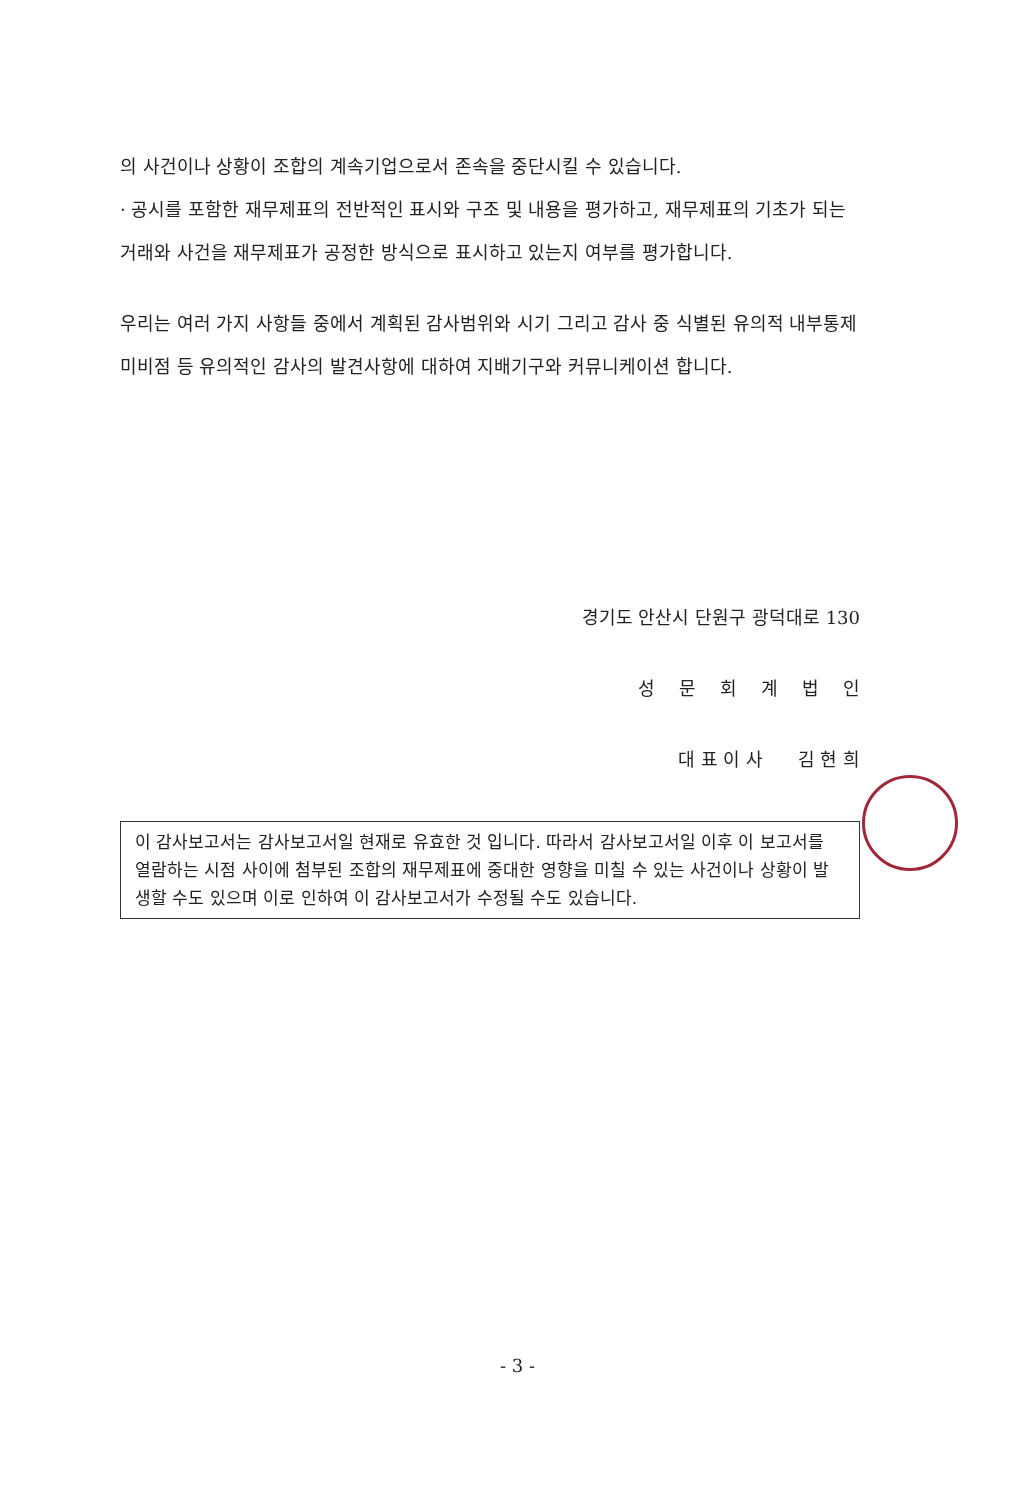의 사건이나 상황이 조합의 계속기업으로서 존속을 중단시킬 수 있습니다.
· 공시를 포함한 재무제표의 전반적인 표시와 구조 및 내용을 평가하고, 재무제표의 기초가 되는 거래와 사건을 재무제표가 공정한 방식으로 표시하고 있는지 여부를 평가합니다.
우리는 여러 가지 사항들 중에서 계획된 감사범위와 시기 그리고 감사 중 식별된 유의적 내부통제 미비점 등 유의적인 감사의 발견사항에 대하여 지배기구와 커뮤니케이션 합니다.
경기도 안산시 단원구 광덕대로 130
성문회계법인
대 표 이 사 김 현 희
이 감사보고서는 감사보고서일 현재로 유효한 것 입니다. 따라서 감사보고서일 이후 이 보고서를 열람하는 시점 사이에 첨부된 조합의 재무제표에 중대한 영향을 미칠 수 있는 사건이나 상황이 발생할 수도 있으며 이로 인하여 이 감사보고서가 수정될 수도 있습니다.
- 3 -